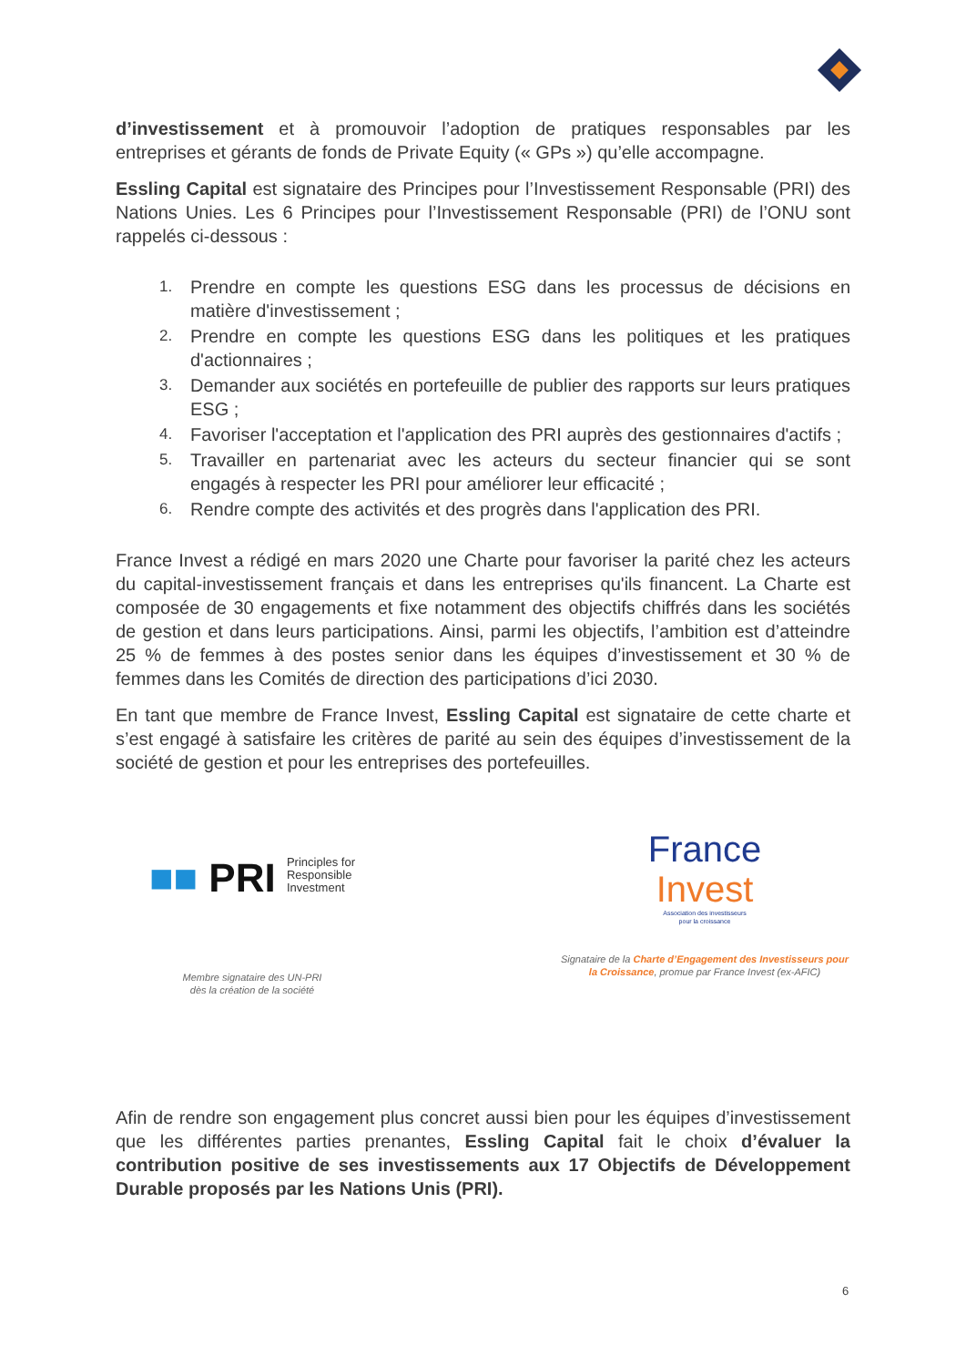d’investissement et à promouvoir l’adoption de pratiques responsables par les entreprises et gérants de fonds de Private Equity (« GPs ») qu’elle accompagne.
Essling Capital est signataire des Principes pour l’Investissement Responsable (PRI) des Nations Unies. Les 6 Principes pour l’Investissement Responsable (PRI) de l’ONU sont rappelés ci-dessous :
1. Prendre en compte les questions ESG dans les processus de décisions en matière d'investissement ;
2. Prendre en compte les questions ESG dans les politiques et les pratiques d'actionnaires ;
3. Demander aux sociétés en portefeuille de publier des rapports sur leurs pratiques ESG ;
4. Favoriser l'acceptation et l'application des PRI auprès des gestionnaires d'actifs ;
5. Travailler en partenariat avec les acteurs du secteur financier qui se sont engagés à respecter les PRI pour améliorer leur efficacité ;
6. Rendre compte des activités et des progrès dans l'application des PRI.
France Invest a rédigé en mars 2020 une Charte pour favoriser la parité chez les acteurs du capital-investissement français et dans les entreprises qu'ils financent. La Charte est composée de 30 engagements et fixe notamment des objectifs chiffrés dans les sociétés de gestion et dans leurs participations. Ainsi, parmi les objectifs, l’ambition est d’atteindre 25 % de femmes à des postes senior dans les équipes d’investissement et 30 % de femmes dans les Comités de direction des participations d’ici 2030.
En tant que membre de France Invest, Essling Capital est signataire de cette charte et s’est engagé à satisfaire les critères de parité au sein des équipes d’investissement de la société de gestion et pour les entreprises des portefeuilles.
■■ PRI Principles for
Responsible
Investment
Membre signataire des UN-PRI
dès la création de la société
France
Invest
Association des investisseurs
pour la croissance
Signataire de la Charte d’Engagement des Investisseurs pour la Croissance, promue par France Invest (ex-AFIC)
Afin de rendre son engagement plus concret aussi bien pour les équipes d’investissement que les différentes parties prenantes, Essling Capital fait le choix d’évaluer la contribution positive de ses investissements aux 17 Objectifs de Développement Durable proposés par les Nations Unis (PRI).
6